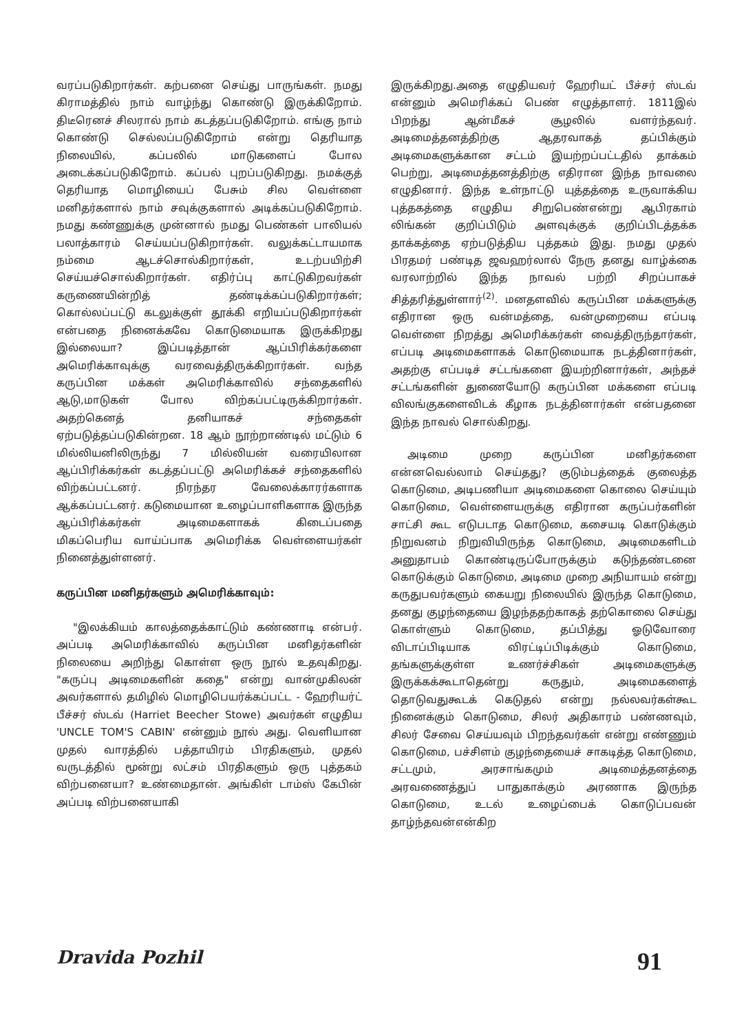வரப்படுகிறார்கள். கற்பனை செய்து பாருங்கள். நமது கிராமத்தில் நாம் வாழ்ந்து கொண்டு இருக்கிறோம். திடீரெனச் சிலரால் நாம் கடத்தப்படுகிறோம். எங்கு நாம் கொண்டு செல்லப்படுகிறோம் என்று தெரியாத நிலையில், கப்பலில் மாடுகளைப் போல அடைக்கப்படுகிறோம். கப்பல் புறப்படுகிறது. நமக்குத் தெரியாத மொழியைப் பேசும் சில வெள்ளை மனிதர்களால் நாம் சவுக்குகளால் அடிக்கப்படுகிறோம். நமது கண்ணுக்கு முன்னால் நமது பெண்கள் பாலியல் பலாத்காரம் செய்யப்படுகிறார்கள். வலுக்கட்டாயமாக நம்மை ஆடச்சொல்கிறார்கள், உடற்பயிற்சி செய்யச்சொல்கிறார்கள். எதிர்ப்பு காட்டுகிறவர்கள் கருணையின்றித் தண்டிக்கப்படுகிறார்கள்; கொல்லப்பட்டு கடலுக்குள் தூக்கி எறியப்படுகிறார்கள் என்பதை நினைக்கவே கொடுமையாக இருக்கிறது இல்லையா? இப்படித்தான் ஆப்பிரிக்கர்களை அமெரிக்காவுக்கு வரவைத்திருக்கிறார்கள். வந்த கருப்பின மக்கள் அமெரிக்காவில் சந்தைகளில் ஆடு,மாடுகள் போல விற்கப்பட்டிருக்கிறார்கள். அதற்கெனத் தனியாகச் சந்தைகள் ஏற்படுத்தப்படுகின்றன. 18 ஆம் நூற்றாண்டில் மட்டும் 6 மில்லியனிலிருந்து 7 மில்லியன் வரையிலான ஆப்பிரிக்கர்கள் கடத்தப்பட்டு அமெரிக்கச் சந்தைகளில் விற்கப்பட்டனர். நிரந்தர வேலைக்காரர்களாக ஆக்கப்பட்டனர். கடுமையான உழைப்பாளிகளாக இருந்த ஆப்பிரிக்கர்கள் அடிமைகளாகக் கிடைப்பதை மிகப்பெரிய வாய்ப்பாக அமெரிக்க வெள்ளையர்கள் நினைத்துள்ளனர்.
கருப்பின மனிதர்களும் அமெரிக்காவும்:
"இலக்கியம் காலத்தைக்காட்டும் கண்ணாடி என்பர். அப்படி அமெரிக்காவில் கருப்பின மனிதர்களின் நிலையை அறிந்து கொள்ள ஒரு நூல் உதவுகிறது. "கருப்பு அடிமைகளின் கதை" என்று வான்முகிலன் அவர்களால் தமிழில் மொழிபெயர்க்கப்பட்ட - ஹேரியர்ட் பீச்சர் ஸ்டவ் (Harriet Beecher Stowe) அவர்கள் எழுதிய 'UNCLE TOM'S CABIN' என்னும் நூல் அது. வெளியான முதல் வாரத்தில் பத்தாயிரம் பிரதிகளும், முதல் வருடத்தில் மூன்று லட்சம் பிரதிகளும் ஒரு புத்தகம் விற்பனையா? உண்மைதான். அங்கிள் டாம்ஸ் கேபின் அப்படி விற்பனையாகி
இருக்கிறது.அதை எழுதியவர் ஹேரியட் பீச்சர் ஸ்டவ் என்னும் அமெரிக்கப் பெண் எழுத்தாளர். 1811இல் பிறந்து ஆன்மீகச் சூழலில் வளர்ந்தவர். அடிமைத்தனத்திற்கு ஆதரவாகத் தப்பிக்கும் அடிமைகளுக்கான சட்டம் இயற்றப்பட்டதில் தாக்கம் பெற்று, அடிமைத்தனத்திற்கு எதிரான இந்த நாவலை எழுதினார். இந்த உள்நாட்டு யுத்தத்தை உருவாக்கிய புத்தகத்தை எழுதிய சிறுபெண்என்று ஆபிரகாம் லிங்கன் குறிப்பிடும் அளவுக்குக் குறிப்பிடத்தக்க தாக்கத்தை ஏற்படுத்திய புத்தகம் இது. நமது முதல் பிரதமர் பண்டித ஜவஹர்லால் நேரு தனது வாழ்க்கை வரலாற்றில் இந்த நாவல் பற்றி சிறப்பாகச் சித்தரித்துள்ளார்<sup>(2)</sup>. மனதளவில் கருப்பின மக்களுக்கு எதிரான ஒரு வன்மத்தை, வன்முறையை எப்படி வெள்ளை நிறத்து அமெரிக்கர்கள் வைத்திருந்தார்கள், எப்படி அடிமைகளாகக் கொடுமையாக நடத்தினார்கள், அதற்கு எப்படிச் சட்டங்களை இயற்றினார்கள், அந்தச் சட்டங்களின் துணையோடு கருப்பின மக்களை எப்படி விலங்குகளைவிடக் கீழாக நடத்தினார்கள் என்பதனை இந்த நாவல் சொல்கிறது.
அடிமை முறை கருப்பின மனிதர்களை என்னவெல்லாம் செய்தது? குடும்பத்தைக் குலைத்த கொடுமை, அடிபணியா அடிமைகளை கொலை செய்யும் கொடுமை, வெள்ளையருக்கு எதிரான கருப்பர்களின் சாட்சி கூட எடுபடாத கொடுமை, கசையடி கொடுக்கும் நிறுவனம் நிறுவியிருந்த கொடுமை, அடிமைகளிடம் அனுதாபம் கொண்டிருப்போருக்கும் கடுந்தண்டனை கொடுக்கும் கொடுமை, அடிமை முறை அநியாயம் என்று கருதுபவர்களும் கையறு நிலையில் இருந்த கொடுமை, தனது குழந்தையை இழந்ததற்காகத் தற்கொலை செய்து கொள்ளும் கொடுமை, தப்பித்து ஓடுவோரை விடாப்பிடியாக விரட்டிப்பிடிக்கும் கொடுமை, தங்களுக்குள்ள உணர்ச்சிகள் அடிமைகளுக்கு இருக்கக்கூடாதென்று கருதும், அடிமைகளைத் தொடுவதுகூடக் கெடுதல் என்று நல்லவர்கள்கூட நினைக்கும் கொடுமை, சிலர் அதிகாரம் பண்ணவும், சிலர் சேவை செய்யவும் பிறந்தவர்கள் என்று எண்ணும் கொடுமை, பச்சிளம் குழந்தையைச் சாகடித்த கொடுமை, சட்டமும், அரசாங்கமும் அடிமைத்தனத்தை அரவணைத்துப் பாதுகாக்கும் அரணாக இருந்த கொடுமை, உடல் உழைப்பைக் கொடுப்பவன் தாழ்ந்தவன்என்கிற
Dravida Pozhil 91